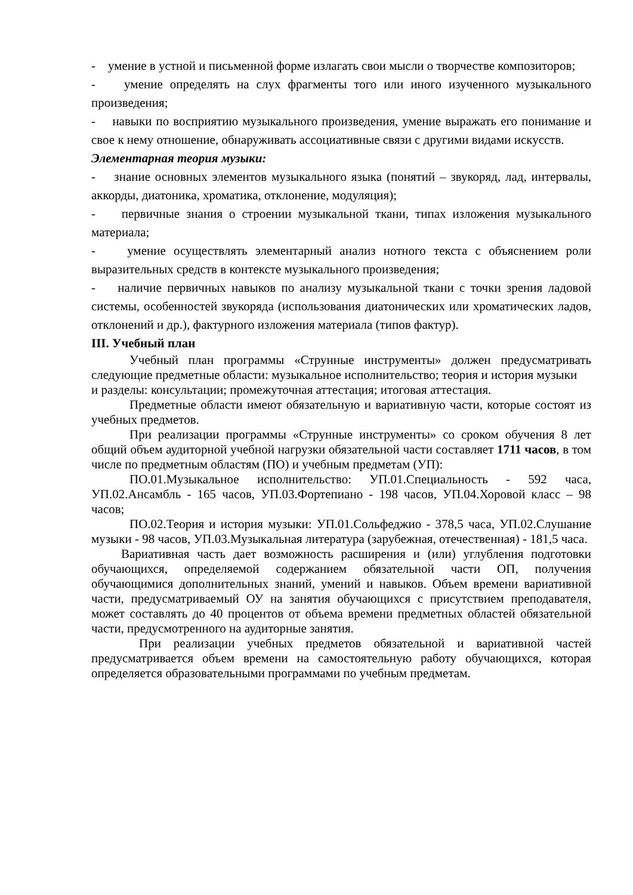- умение в устной и письменной форме излагать свои мысли о творчестве композиторов;
- умение определять на слух фрагменты того или иного изученного музыкального произведения;
- навыки по восприятию музыкального произведения, умение выражать его понимание и свое к нему отношение, обнаруживать ассоциативные связи с другими видами искусств.
Элементарная теория музыки:
- знание основных элементов музыкального языка (понятий – звукоряд, лад, интервалы, аккорды, диатоника, хроматика, отклонение, модуляция);
- первичные знания о строении музыкальной ткани, типах изложения музыкального материала;
- умение осуществлять элементарный анализ нотного текста с объяснением роли выразительных средств в контексте музыкального произведения;
- наличие первичных навыков по анализу музыкальной ткани с точки зрения ладовой системы, особенностей звукоряда (использования диатонических или хроматических ладов, отклонений и др.), фактурного изложения материала (типов фактур).
III. Учебный план
Учебный план программы «Струнные инструменты» должен предусматривать следующие предметные области: музыкальное исполнительство; теория и история музыки
и разделы: консультации; промежуточная аттестация; итоговая аттестация.
Предметные области имеют обязательную и вариативную части, которые состоят из учебных предметов.
При реализации программы «Струнные инструменты» со сроком обучения 8 лет общий объем аудиторной учебной нагрузки обязательной части составляет 1711 часов, в том числе по предметным областям (ПО) и учебным предметам (УП):
ПО.01.Музыкальное исполнительство: УП.01.Специальность - 592 часа, УП.02.Ансамбль - 165 часов, УП.03.Фортепиано - 198 часов, УП.04.Хоровой класс – 98 часов;
ПО.02.Теория и история музыки: УП.01.Сольфеджио - 378,5 часа, УП.02.Слушание музыки - 98 часов, УП.03.Музыкальная литература (зарубежная, отечественная) - 181,5 часа.
Вариативная часть дает возможность расширения и (или) углубления подготовки обучающихся, определяемой содержанием обязательной части ОП, получения обучающимися дополнительных знаний, умений и навыков. Объем времени вариативной части, предусматриваемый ОУ на занятия обучающихся с присутствием преподавателя, может составлять до 40 процентов от объема времени предметных областей обязательной части, предусмотренного на аудиторные занятия.
При реализации учебных предметов обязательной и вариативной частей предусматривается объем времени на самостоятельную работу обучающихся, которая определяется образовательными программами по учебным предметам.